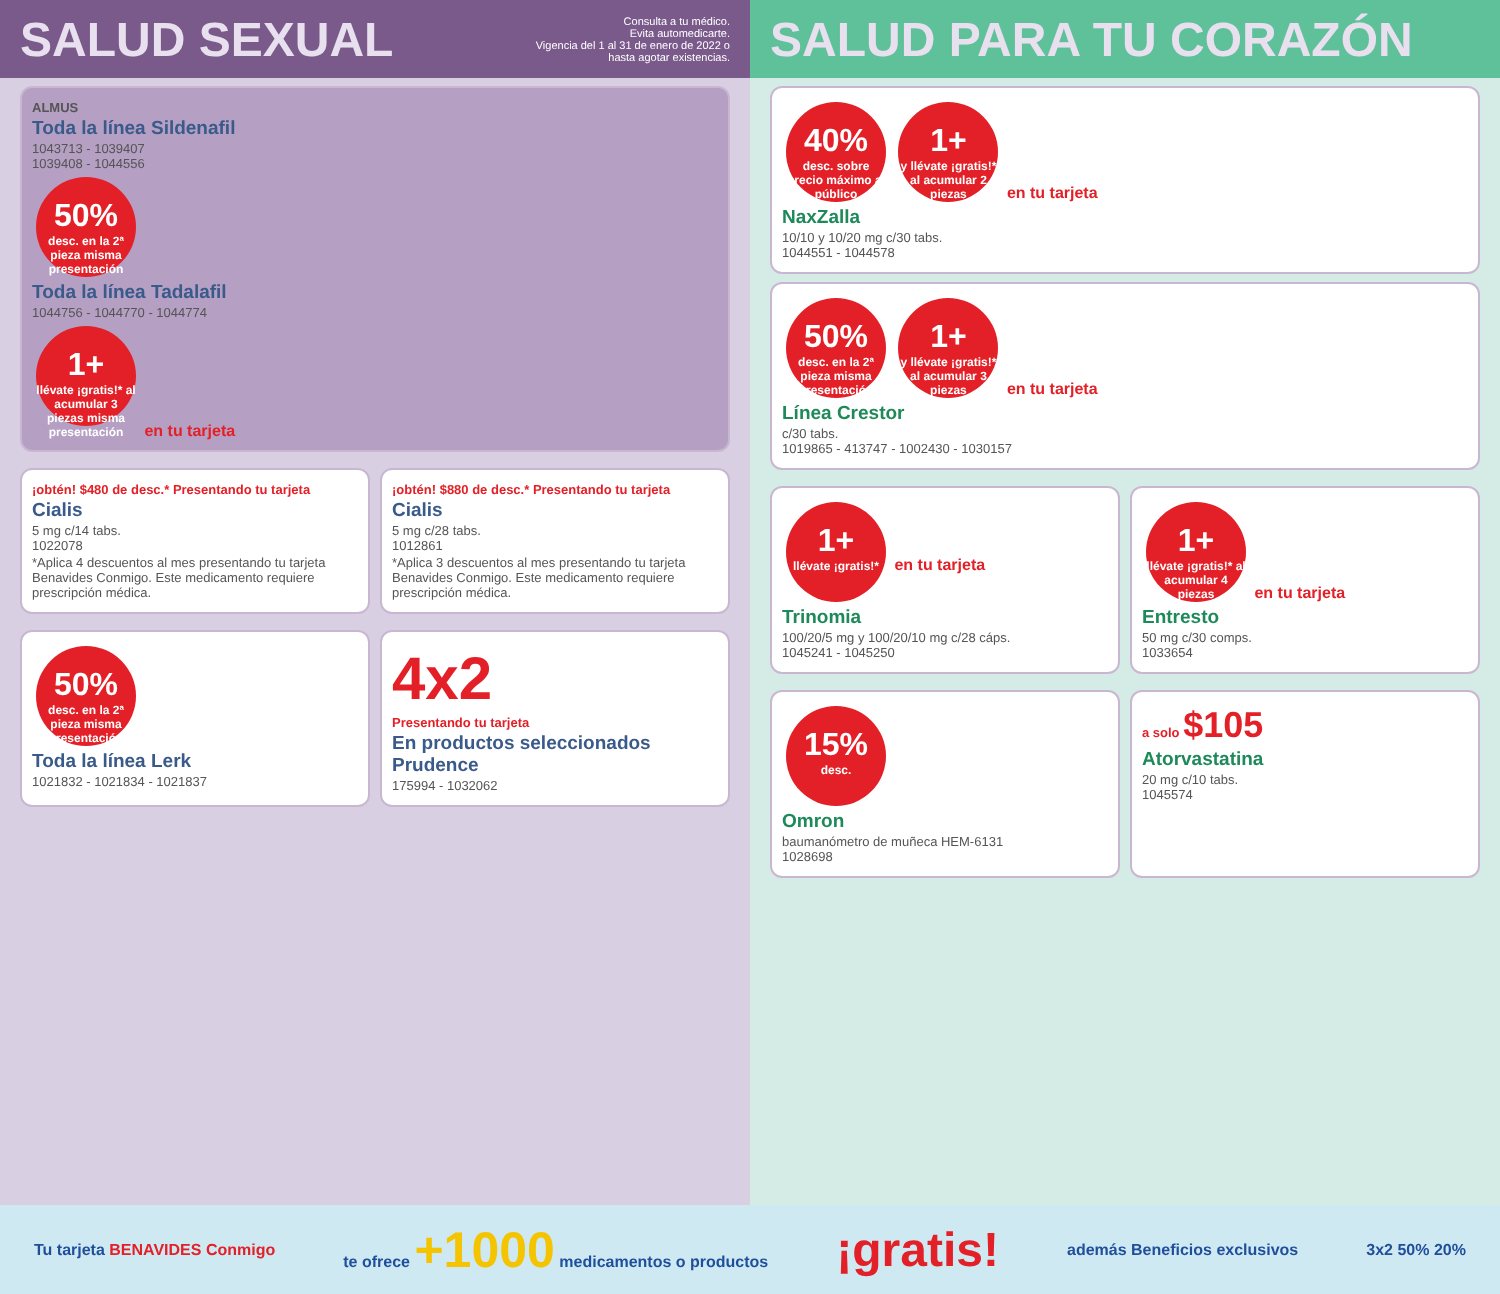SALUD SEXUAL
Consulta a tu médico.
Evita automedicarte.
Vigencia del 1 al 31 de enero de 2022 o
hasta agotar existencias.
ALMUS
Toda la línea Sildenafil
1043713 - 1039407
1039408 - 1044556
50% desc. en la 2ª pieza misma presentación
Toda la línea Tadalafil
1044756 - 1044770 - 1044774
1+ llévate ¡gratis!* al acumular 3 piezas misma presentación en tu tarjeta
¡obtén! $480 de desc.* Presentando tu tarjeta
Cialis
5 mg c/14 tabs.
1022078
*Aplica 4 descuentos al mes presentando tu tarjeta Benavides Conmigo. Este medicamento requiere prescripción médica.
¡obtén! $880 de desc.* Presentando tu tarjeta
Cialis
5 mg c/28 tabs.
1012861
*Aplica 3 descuentos al mes presentando tu tarjeta Benavides Conmigo. Este medicamento requiere prescripción médica.
50% desc. en la 2ª pieza misma presentación
Toda la línea Lerk
1021832 - 1021834 - 1021837
4x2
Presentando tu tarjeta
En productos seleccionados Prudence
175994 - 1032062
SALUD PARA TU CORAZÓN
40% desc. sobre precio máximo al público 1+ y llévate ¡gratis!* al acumular 2 piezas en tu tarjeta
NaxZalla
10/10 y 10/20 mg c/30 tabs.
1044551 - 1044578
50% desc. en la 2ª pieza misma presentación 1+ y llévate ¡gratis!* al acumular 3 piezas en tu tarjeta
Línea Crestor
c/30 tabs.
1019865 - 413747 - 1002430 - 1030157
1+ llévate ¡gratis!* en tu tarjeta
Trinomia
100/20/5 mg y 100/20/10 mg c/28 cáps.
1045241 - 1045250
1+ llévate ¡gratis!* al acumular 4 piezas en tu tarjeta
Entresto
50 mg c/30 comps.
1033654
15% desc.
Omron
baumanómetro de muñeca HEM-6131
1028698
a solo $105
Atorvastatina
20 mg c/10 tabs.
1045574
Tu tarjeta BENAVIDES Conmigo te ofrece +1000 medicamentos o productos ¡gratis! además Beneficios exclusivos 3x2 50% 20%